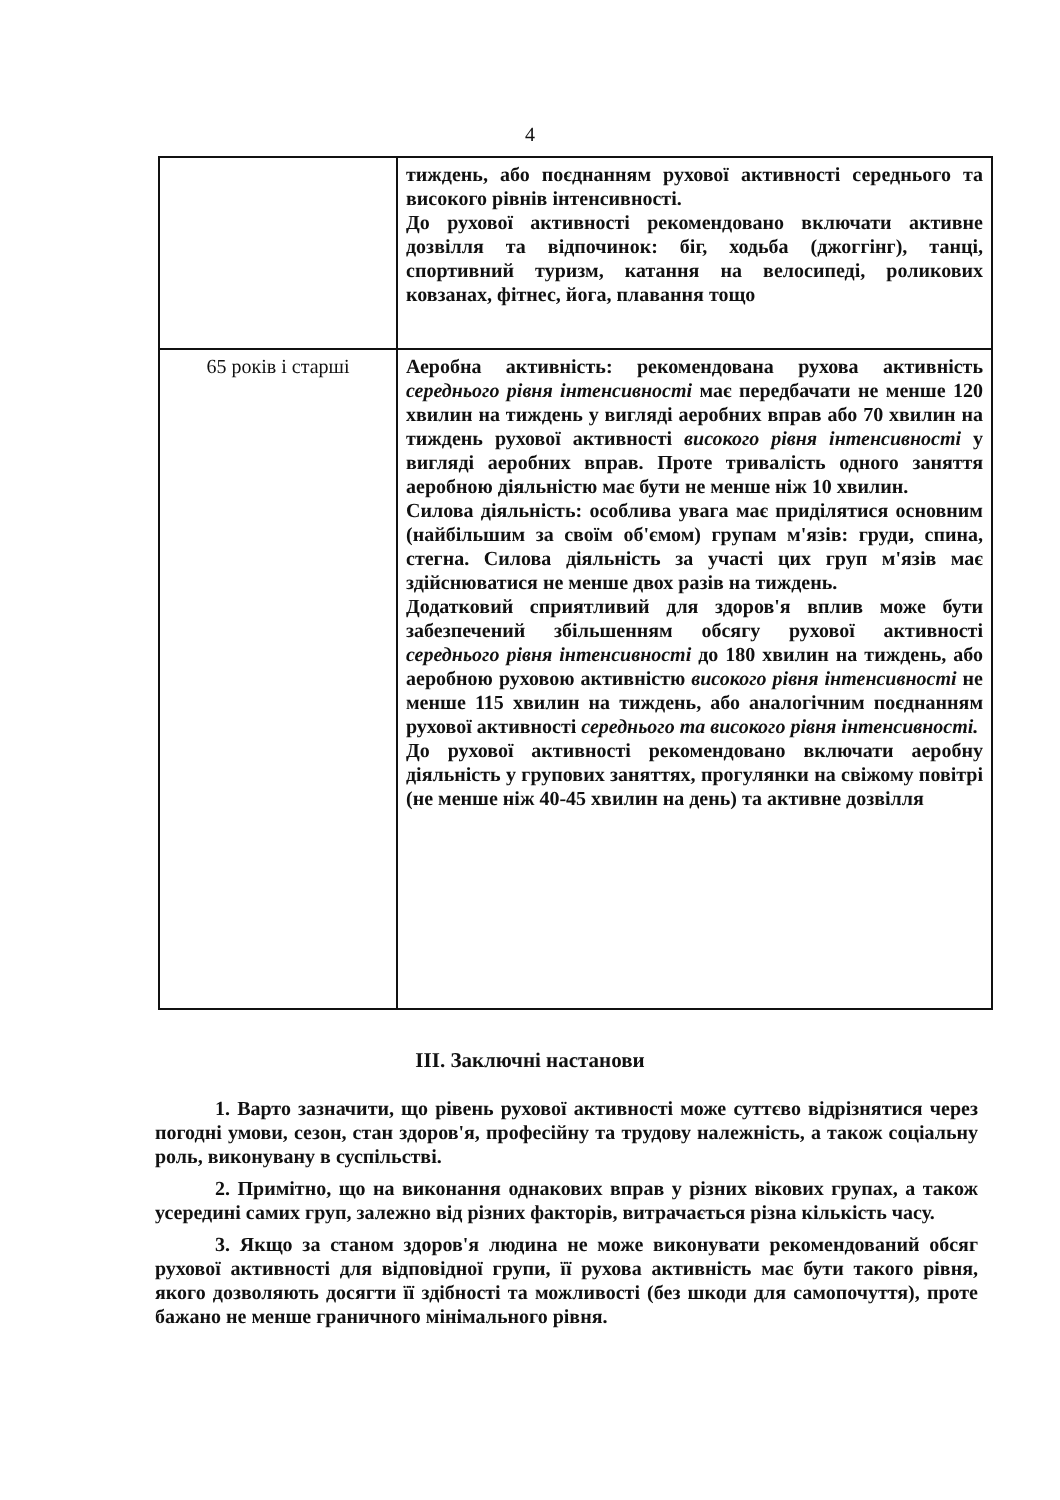4
| | тиждень, або поєднанням рухової активності середнього та високого рівнів інтенсивності. До рухової активності рекомендовано включати активне дозвілля та відпочинок: біг, ходьба (джоггінг), танці, спортивний туризм, катання на велосипеді, роликових ковзанах, фітнес, йога, плавання тощо |
| 65 років і старші | Аеробна активність: рекомендована рухова активність середнього рівня інтенсивності має передбачати не менше 120 хвилин на тиждень у вигляді аеробних вправ або 70 хвилин на тиждень рухової активності високого рівня інтенсивності у вигляді аеробних вправ. Проте тривалість одного заняття аеробною діяльністю має бути не менше ніж 10 хвилин. Силова діяльність: особлива увага має приділятися основним (найбільшим за своїм об'ємом) групам м'язів: груди, спина, стегна. Силова діяльність за участі цих груп м'язів має здійснюватися не менше двох разів на тиждень. Додатковий сприятливий для здоров'я вплив може бути забезпечений збільшенням обсягу рухової активності середнього рівня інтенсивності до 180 хвилин на тиждень, або аеробною руховою активністю високого рівня інтенсивності не менше 115 хвилин на тиждень, або аналогічним поєднанням рухової активності середнього та високого рівня інтенсивності. До рухової активності рекомендовано включати аеробну діяльність у групових заняттях, прогулянки на свіжому повітрі (не менше ніж 40-45 хвилин на день) та активне дозвілля |
ІІІ. Заключні настанови
1. Варто зазначити, що рівень рухової активності може суттєво відрізнятися через погодні умови, сезон, стан здоров'я, професійну та трудову належність, а також соціальну роль, виконувану в суспільстві.
2. Примітно, що на виконання однакових вправ у різних вікових групах, а також усередині самих груп, залежно від різних факторів, витрачається різна кількість часу.
3. Якщо за станом здоров'я людина не може виконувати рекомендований обсяг рухової активності для відповідної групи, її рухова активність має бути такого рівня, якого дозволяють досягти її здібності та можливості (без шкоди для самопочуття), проте бажано не менше граничного мінімального рівня.